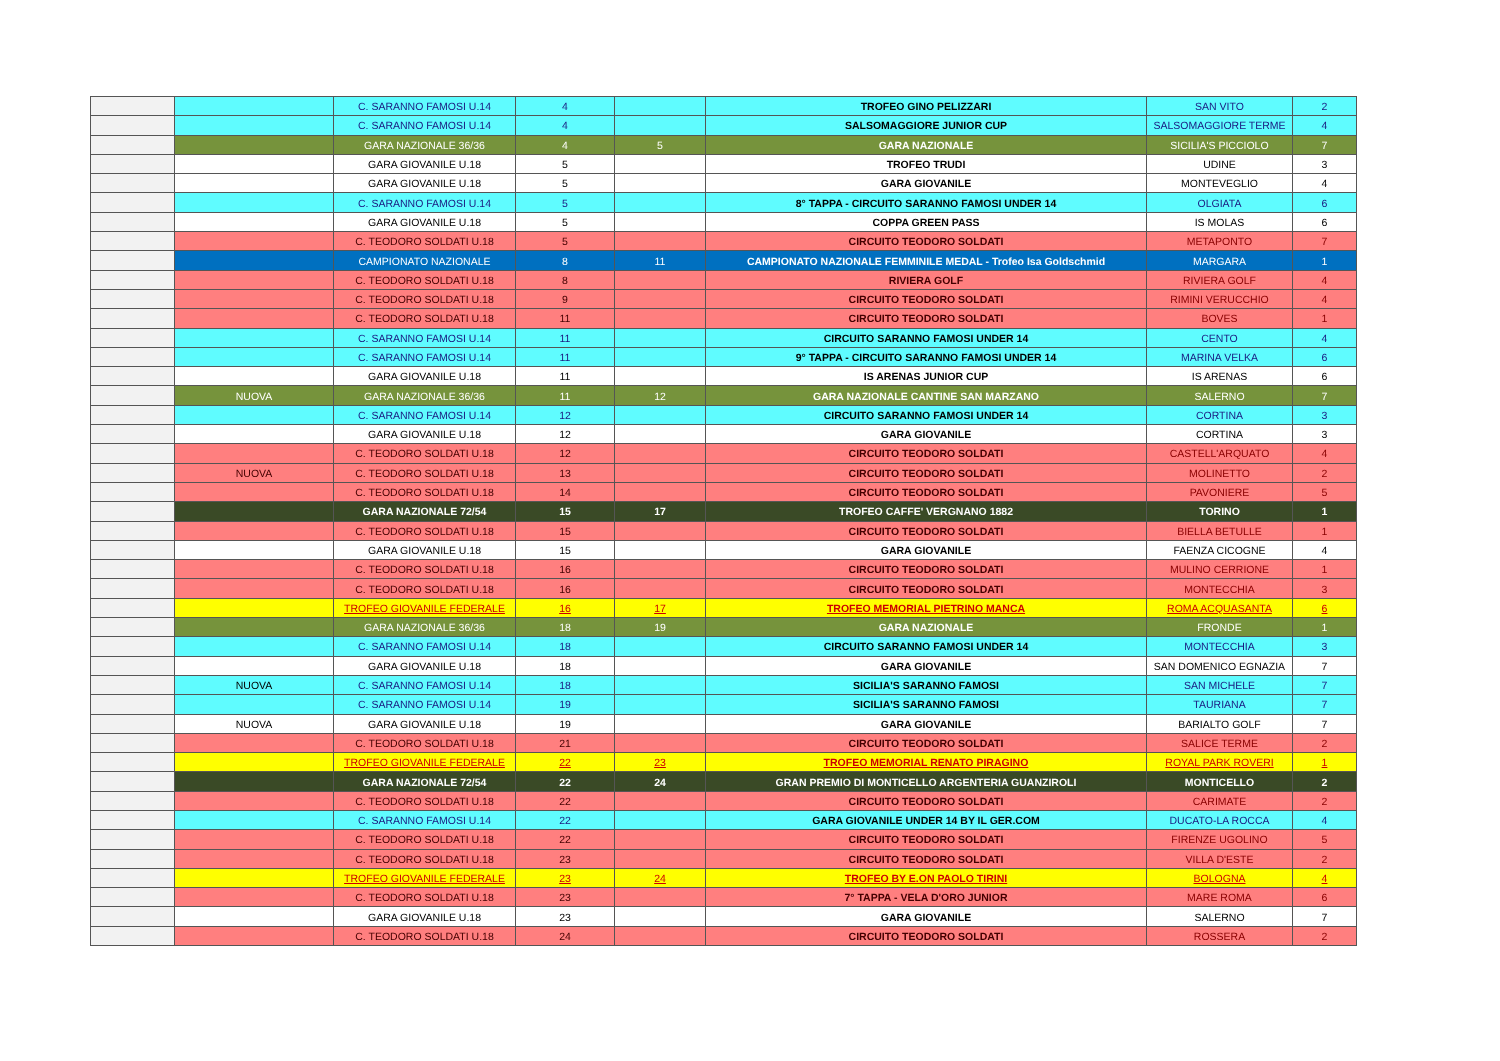| | | C. SARANNO FAMOSI U.14 | 4 | | TROFEO GINO PELIZZARI | SAN VITO | 2 |
| | | C. SARANNO FAMOSI U.14 | 4 | | SALSOMAGGIORE JUNIOR CUP | SALSOMAGGIORE TERME | 4 |
| | | GARA NAZIONALE 36/36 | 4 | 5 | GARA NAZIONALE | SICILIA'S PICCIOLO | 7 |
| | | GARA GIOVANILE U.18 | 5 | | TROFEO TRUDI | UDINE | 3 |
| | | GARA GIOVANILE U.18 | 5 | | GARA GIOVANILE | MONTEVEGLIO | 4 |
| | | C. SARANNO FAMOSI U.14 | 5 | | 8° TAPPA - CIRCUITO SARANNO FAMOSI UNDER 14 | OLGIATA | 6 |
| | | GARA GIOVANILE U.18 | 5 | | COPPA GREEN PASS | IS MOLAS | 6 |
| | | C. TEODORO SOLDATI U.18 | 5 | | CIRCUITO TEODORO SOLDATI | METAPONTO | 7 |
| | | CAMPIONATO NAZIONALE | 8 | 11 | CAMPIONATO NAZIONALE FEMMINILE MEDAL - Trofeo Isa Goldschmid | MARGARA | 1 |
| | | C. TEODORO SOLDATI U.18 | 8 | | RIVIERA GOLF | RIVIERA GOLF | 4 |
| | | C. TEODORO SOLDATI U.18 | 9 | | CIRCUITO TEODORO SOLDATI | RIMINI VERUCCHIO | 4 |
| | | C. TEODORO SOLDATI U.18 | 11 | | CIRCUITO TEODORO SOLDATI | BOVES | 1 |
| | | C. SARANNO FAMOSI U.14 | 11 | | CIRCUITO SARANNO FAMOSI UNDER 14 | CENTO | 4 |
| | | C. SARANNO FAMOSI U.14 | 11 | | 9° TAPPA - CIRCUITO SARANNO FAMOSI UNDER 14 | MARINA VELKA | 6 |
| | | GARA GIOVANILE U.18 | 11 | | IS ARENAS JUNIOR CUP | IS ARENAS | 6 |
| | NUOVA | GARA NAZIONALE 36/36 | 11 | 12 | GARA NAZIONALE CANTINE SAN MARZANO | SALERNO | 7 |
| | | C. SARANNO FAMOSI U.14 | 12 | | CIRCUITO SARANNO FAMOSI UNDER 14 | CORTINA | 3 |
| | | GARA GIOVANILE U.18 | 12 | | GARA GIOVANILE | CORTINA | 3 |
| | | C. TEODORO SOLDATI U.18 | 12 | | CIRCUITO TEODORO SOLDATI | CASTELL'ARQUATO | 4 |
| | NUOVA | C. TEODORO SOLDATI U.18 | 13 | | CIRCUITO TEODORO SOLDATI | MOLINETTO | 2 |
| | | C. TEODORO SOLDATI U.18 | 14 | | CIRCUITO TEODORO SOLDATI | PAVONIERE | 5 |
| | | GARA NAZIONALE 72/54 | 15 | 17 | TROFEO CAFFE' VERGNANO 1882 | TORINO | 1 |
| | | C. TEODORO SOLDATI U.18 | 15 | | CIRCUITO TEODORO SOLDATI | BIELLA BETULLE | 1 |
| | | GARA GIOVANILE U.18 | 15 | | GARA GIOVANILE | FAENZA CICOGNE | 4 |
| | | C. TEODORO SOLDATI U.18 | 16 | | CIRCUITO TEODORO SOLDATI | MULINO CERRIONE | 1 |
| | | C. TEODORO SOLDATI U.18 | 16 | | CIRCUITO TEODORO SOLDATI | MONTECCHIA | 3 |
| | | TROFEO GIOVANILE FEDERALE | 16 | 17 | TROFEO MEMORIAL PIETRINO MANCA | ROMA ACQUASANTA | 6 |
| | | GARA NAZIONALE 36/36 | 18 | 19 | GARA NAZIONALE | FRONDE | 1 |
| | | C. SARANNO FAMOSI U.14 | 18 | | CIRCUITO SARANNO FAMOSI UNDER 14 | MONTECCHIA | 3 |
| | | GARA GIOVANILE U.18 | 18 | | GARA GIOVANILE | SAN DOMENICO EGNAZIA | 7 |
| | NUOVA | C. SARANNO FAMOSI U.14 | 18 | | SICILIA'S SARANNO FAMOSI | SAN MICHELE | 7 |
| | | C. SARANNO FAMOSI U.14 | 19 | | SICILIA'S SARANNO FAMOSI | TAURIANA | 7 |
| | NUOVA | GARA GIOVANILE U.18 | 19 | | GARA GIOVANILE | BARIALTO GOLF | 7 |
| | | C. TEODORO SOLDATI U.18 | 21 | | CIRCUITO TEODORO SOLDATI | SALICE TERME | 2 |
| | | TROFEO GIOVANILE FEDERALE | 22 | 23 | TROFEO MEMORIAL RENATO PIRAGINO | ROYAL PARK ROVERI | 1 |
| | | GARA NAZIONALE 72/54 | 22 | 24 | GRAN PREMIO DI MONTICELLO ARGENTERIA GUANZIROLI | MONTICELLO | 2 |
| | | C. TEODORO SOLDATI U.18 | 22 | | CIRCUITO TEODORO SOLDATI | CARIMATE | 2 |
| | | C. SARANNO FAMOSI U.14 | 22 | | GARA GIOVANILE UNDER 14 BY IL GER.COM | DUCATO-LA ROCCA | 4 |
| | | C. TEODORO SOLDATI U.18 | 22 | | CIRCUITO TEODORO SOLDATI | FIRENZE UGOLINO | 5 |
| | | C. TEODORO SOLDATI U.18 | 23 | | CIRCUITO TEODORO SOLDATI | VILLA D'ESTE | 2 |
| | | TROFEO GIOVANILE FEDERALE | 23 | 24 | TROFEO BY E.ON PAOLO TIRINI | BOLOGNA | 4 |
| | | C. TEODORO SOLDATI U.18 | 23 | | 7° TAPPA - VELA D'ORO JUNIOR | MARE ROMA | 6 |
| | | GARA GIOVANILE U.18 | 23 | | GARA GIOVANILE | SALERNO | 7 |
| | | C. TEODORO SOLDATI U.18 | 24 | | CIRCUITO TEODORO SOLDATI | ROSSERA | 2 |